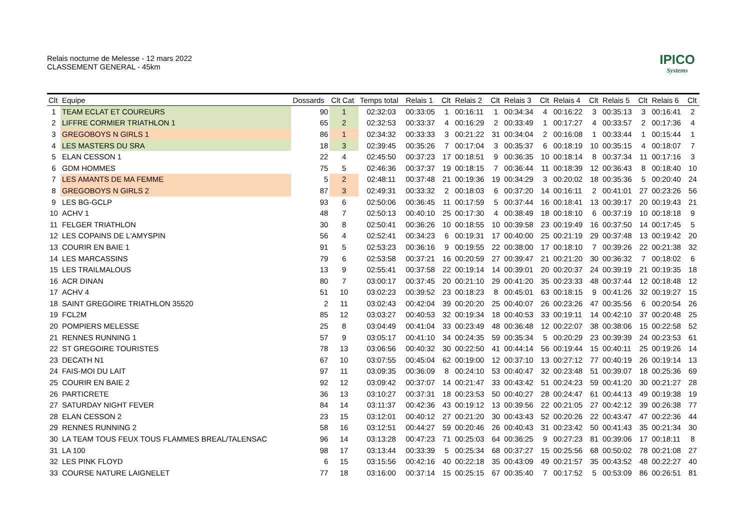Relais nocturne de Melesse - 12 mars 2022
CLASSEMENT GENERAL - 45km
IPICO
Systems
| Clt | Equipe | Dossards | Clt Cat | Temps total | Relais 1 | Clt | Relais 2 | Clt | Relais 3 | Clt | Relais 4 | Clt | Relais 5 | Clt | Relais 6 | Clt |
| --- | --- | --- | --- | --- | --- | --- | --- | --- | --- | --- | --- | --- | --- | --- | --- | --- |
| 1 | TEAM ECLAT ET COUREURS | 90 | 1 | 02:32:03 | 00:33:05 | 1 | 00:16:11 | 1 | 00:34:34 | 4 | 00:16:22 | 3 | 00:35:13 | 3 | 00:16:41 | 2 |
| 2 | LIFFRE CORMIER TRIATHLON 1 | 65 | 2 | 02:32:53 | 00:33:37 | 4 | 00:16:29 | 2 | 00:33:49 | 1 | 00:17:27 | 4 | 00:33:57 | 2 | 00:17:36 | 4 |
| 3 | GREGOBOYS N GIRLS 1 | 86 | 1 | 02:34:32 | 00:33:33 | 3 | 00:21:22 | 31 | 00:34:04 | 2 | 00:16:08 | 1 | 00:33:44 | 1 | 00:15:44 | 1 |
| 4 | LES MASTERS DU SRA | 18 | 3 | 02:39:45 | 00:35:26 | 7 | 00:17:04 | 3 | 00:35:37 | 6 | 00:18:19 | 10 | 00:35:15 | 4 | 00:18:07 | 7 |
| 5 | ELAN CESSON 1 | 22 | 4 | 02:45:50 | 00:37:23 | 17 | 00:18:51 | 9 | 00:36:35 | 10 | 00:18:14 | 8 | 00:37:34 | 11 | 00:17:16 | 3 |
| 6 | GDM HOMMES | 75 | 5 | 02:46:36 | 00:37:37 | 19 | 00:18:15 | 7 | 00:36:44 | 11 | 00:18:39 | 12 | 00:36:43 | 8 | 00:18:40 | 10 |
| 7 | LES AMANTS DE MA FEMME | 5 | 2 | 02:48:11 | 00:37:48 | 21 | 00:19:36 | 19 | 00:34:29 | 3 | 00:20:02 | 18 | 00:35:36 | 5 | 00:20:40 | 24 |
| 8 | GREGOBOYS N GIRLS 2 | 87 | 3 | 02:49:31 | 00:33:32 | 2 | 00:18:03 | 6 | 00:37:20 | 14 | 00:16:11 | 2 | 00:41:01 | 27 | 00:23:26 | 56 |
| 9 | LES BG-GCLP | 93 | 6 | 02:50:06 | 00:36:45 | 11 | 00:17:59 | 5 | 00:37:44 | 16 | 00:18:41 | 13 | 00:39:17 | 20 | 00:19:43 | 21 |
| 10 | ACHV 1 | 48 | 7 | 02:50:13 | 00:40:10 | 25 | 00:17:30 | 4 | 00:38:49 | 18 | 00:18:10 | 6 | 00:37:19 | 10 | 00:18:18 | 9 |
| 11 | FELGER TRIATHLON | 30 | 8 | 02:50:41 | 00:36:26 | 10 | 00:18:55 | 10 | 00:39:58 | 23 | 00:19:49 | 16 | 00:37:50 | 14 | 00:17:45 | 5 |
| 12 | LES COPAINS DE L'AMYSPIN | 56 | 4 | 02:52:41 | 00:34:23 | 6 | 00:19:31 | 17 | 00:40:00 | 25 | 00:21:19 | 29 | 00:37:48 | 13 | 00:19:42 | 20 |
| 13 | COURIR EN BAIE 1 | 91 | 5 | 02:53:23 | 00:36:16 | 9 | 00:19:55 | 22 | 00:38:00 | 17 | 00:18:10 | 7 | 00:39:26 | 22 | 00:21:38 | 32 |
| 14 | LES MARCASSINS | 79 | 6 | 02:53:58 | 00:37:21 | 16 | 00:20:59 | 27 | 00:39:47 | 21 | 00:21:20 | 30 | 00:36:32 | 7 | 00:18:02 | 6 |
| 15 | LES TRAILMALOUS | 13 | 9 | 02:55:41 | 00:37:58 | 22 | 00:19:14 | 14 | 00:39:01 | 20 | 00:20:37 | 24 | 00:39:19 | 21 | 00:19:35 | 18 |
| 16 | ACR DINAN | 80 | 7 | 03:00:17 | 00:37:45 | 20 | 00:21:10 | 29 | 00:41:20 | 35 | 00:23:33 | 48 | 00:37:44 | 12 | 00:18:48 | 12 |
| 17 | ACHV 4 | 51 | 10 | 03:02:23 | 00:39:52 | 23 | 00:18:23 | 8 | 00:45:01 | 63 | 00:18:15 | 9 | 00:41:26 | 32 | 00:19:27 | 15 |
| 18 | SAINT GREGOIRE TRIATHLON 35520 | 2 | 11 | 03:02:43 | 00:42:04 | 39 | 00:20:20 | 25 | 00:40:07 | 26 | 00:23:26 | 47 | 00:35:56 | 6 | 00:20:54 | 26 |
| 19 | FCL2M | 85 | 12 | 03:03:27 | 00:40:53 | 32 | 00:19:34 | 18 | 00:40:53 | 33 | 00:19:11 | 14 | 00:42:10 | 37 | 00:20:48 | 25 |
| 20 | POMPIERS MELESSE | 25 | 8 | 03:04:49 | 00:41:04 | 33 | 00:23:49 | 48 | 00:36:48 | 12 | 00:22:07 | 38 | 00:38:06 | 15 | 00:22:58 | 52 |
| 21 | RENNES RUNNING 1 | 57 | 9 | 03:05:17 | 00:41:10 | 34 | 00:24:35 | 59 | 00:35:34 | 5 | 00:20:29 | 23 | 00:39:39 | 24 | 00:23:53 | 61 |
| 22 | ST GREGOIRE TOURISTES | 78 | 13 | 03:06:56 | 00:40:32 | 30 | 00:22:50 | 41 | 00:44:14 | 56 | 00:19:44 | 15 | 00:40:11 | 25 | 00:19:26 | 14 |
| 23 | DECATH N1 | 67 | 10 | 03:07:55 | 00:45:04 | 62 | 00:19:00 | 12 | 00:37:10 | 13 | 00:27:12 | 77 | 00:40:19 | 26 | 00:19:14 | 13 |
| 24 | FAIS-MOI DU LAIT | 97 | 11 | 03:09:35 | 00:36:09 | 8 | 00:24:10 | 53 | 00:40:47 | 32 | 00:23:48 | 51 | 00:39:07 | 18 | 00:25:36 | 69 |
| 25 | COURIR EN BAIE 2 | 92 | 12 | 03:09:42 | 00:37:07 | 14 | 00:21:47 | 33 | 00:43:42 | 51 | 00:24:23 | 59 | 00:41:20 | 30 | 00:21:27 | 28 |
| 26 | PARTICRETE | 36 | 13 | 03:10:27 | 00:37:31 | 18 | 00:23:53 | 50 | 00:40:27 | 28 | 00:24:47 | 61 | 00:44:13 | 49 | 00:19:38 | 19 |
| 27 | SATURDAY NIGHT FEVER | 84 | 14 | 03:11:37 | 00:42:36 | 43 | 00:19:12 | 13 | 00:39:56 | 22 | 00:21:05 | 27 | 00:42:12 | 39 | 00:26:38 | 77 |
| 28 | ELAN CESSON 2 | 23 | 15 | 03:12:01 | 00:40:12 | 27 | 00:21:20 | 30 | 00:43:43 | 52 | 00:20:26 | 22 | 00:43:47 | 47 | 00:22:36 | 44 |
| 29 | RENNES RUNNING 2 | 58 | 16 | 03:12:51 | 00:44:27 | 59 | 00:20:46 | 26 | 00:40:43 | 31 | 00:23:42 | 50 | 00:41:43 | 35 | 00:21:34 | 30 |
| 30 | LA TEAM TOUS FEUX TOUS FLAMMES BREAL/TALENSAC | 96 | 14 | 03:13:28 | 00:47:23 | 71 | 00:25:03 | 64 | 00:36:25 | 9 | 00:27:23 | 81 | 00:39:06 | 17 | 00:18:11 | 8 |
| 31 | LA 100 | 98 | 17 | 03:13:44 | 00:33:39 | 5 | 00:25:34 | 68 | 00:37:27 | 15 | 00:25:56 | 68 | 00:50:02 | 78 | 00:21:08 | 27 |
| 32 | LES PINK FLOYD | 6 | 15 | 03:15:56 | 00:42:16 | 40 | 00:22:18 | 35 | 00:43:09 | 49 | 00:21:57 | 35 | 00:43:52 | 48 | 00:22:27 | 40 |
| 33 | COURSE NATURE LAIGNELET | 77 | 18 | 03:16:00 | 00:37:14 | 15 | 00:25:15 | 67 | 00:35:40 | 7 | 00:17:52 | 5 | 00:53:09 | 86 | 00:26:51 | 81 |